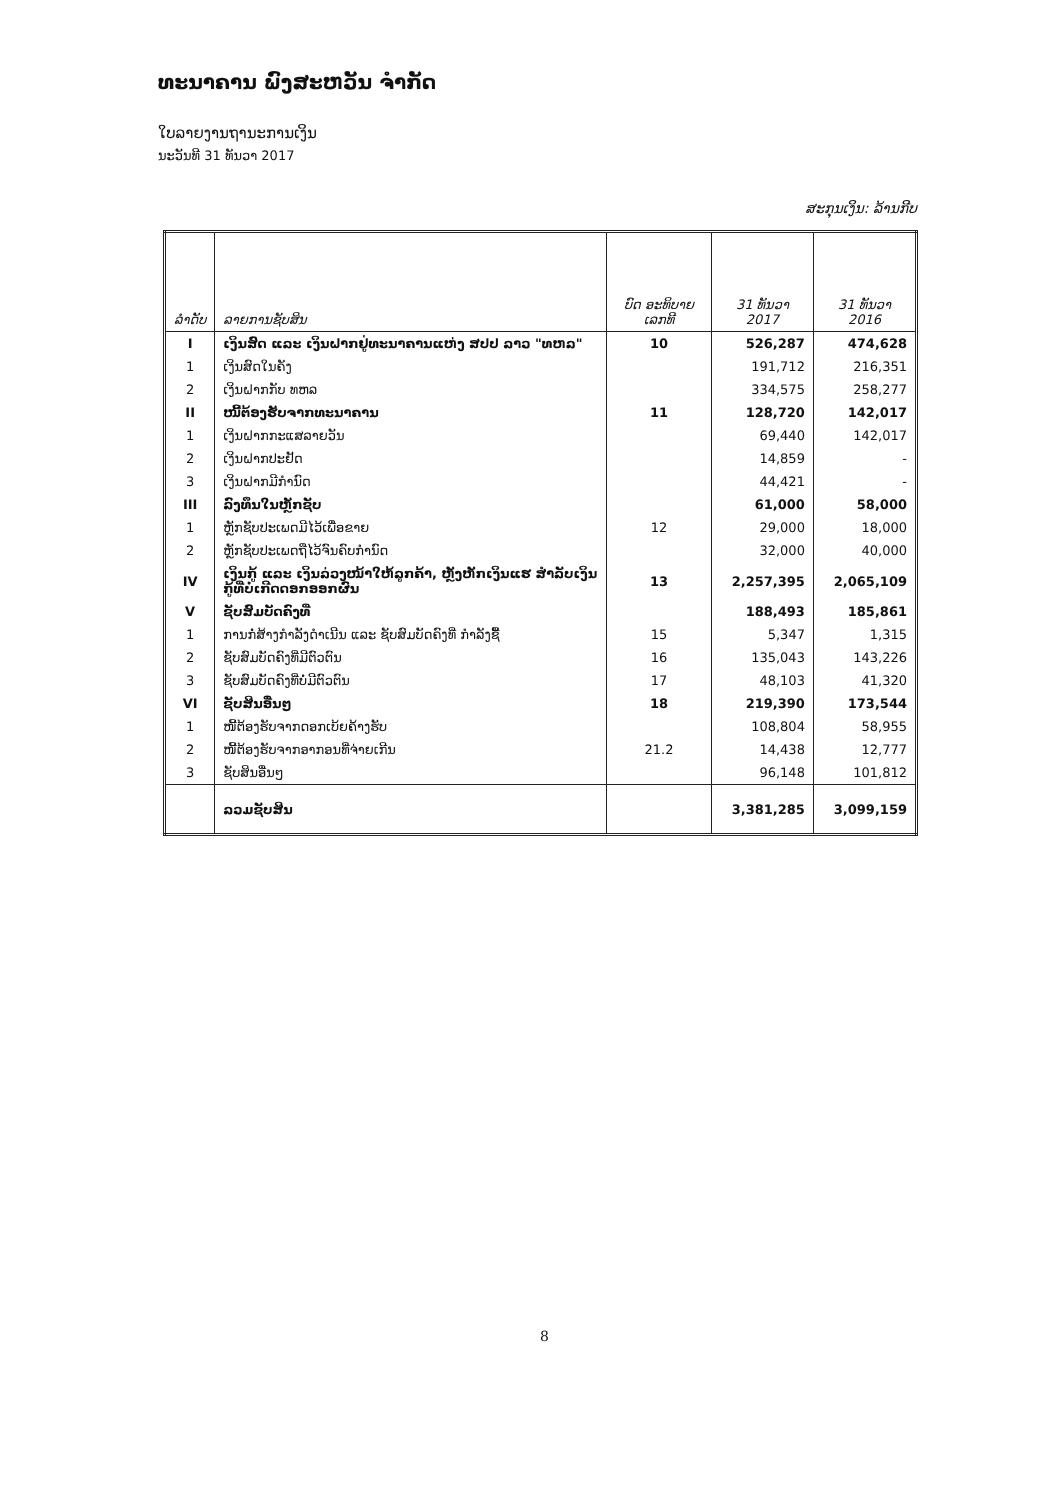ທະນາຄານ ພົງສະຫວັນ ຈຳກັດ
ໃບລາຍງານຖານະການເງິນ
ນະວັນທີ 31 ທັນວາ 2017
ສະກຸນເງິນ: ລ້ານກີບ
| ລຳດັບ | ລາຍການຊັບສິນ | ບົດ ອະທິບາຍ ເລກທີ | 31 ທັນວາ 2017 | 31 ທັນວາ 2016 |
| --- | --- | --- | --- | --- |
| I | ເງິນສົດ ແລະ ເງິນຝາກຢູ່ທະນາຄານແຫ່ງ ສປປ ລາວ "ທຫລ" | 10 | 526,287 | 474,628 |
| 1 | ເງິນສົດໃນຄັງ | | 191,712 | 216,351 |
| 2 | ເງິນຝາກກັບ ທຫລ | | 334,575 | 258,277 |
| II | ໜີ້ຕ້ອງຮັບຈາກທະນາຄານ | 11 | 128,720 | 142,017 |
| 1 | ເງິນຝາກກະແສລາຍວັນ | | 69,440 | 142,017 |
| 2 | ເງິນຝາກປະຢັດ | | 14,859 | - |
| 3 | ເງິນຝາກມີກຳນົດ | | 44,421 | - |
| III | ລົງທຶນໃນຫຼັກຊັບ | | 61,000 | 58,000 |
| 1 | ຫຼັກຊັບປະເພດມີໄວ້ເພື່ອຂາຍ | 12 | 29,000 | 18,000 |
| 2 | ຫຼັກຊັບປະເພດຖືໄວ້ຈົນຄົບກຳນົດ | | 32,000 | 40,000 |
| IV | ເງິນກູ້ ແລະ ເງິນລ່ວງໜ້າໃຫ້ລູກຄ້າ, ຫຼັງຫັກເງິນແຮ ສຳລັບເງິນກູ້ທີ່ບໍ່ເກີດດອກອອກຜົນ | 13 | 2,257,395 | 2,065,109 |
| V | ຊັບສົມບັດຄົງທີ່ | | 188,493 | 185,861 |
| 1 | ການກໍ່ສ້າງກຳລັງດຳເນີນ ແລະ ຊັບສົມບັດຄົງທີ່ ກຳລັງຊື້ | 15 | 5,347 | 1,315 |
| 2 | ຊັບສົມບັດຄົງທີ່ມີຕົວຕົນ | 16 | 135,043 | 143,226 |
| 3 | ຊັບສົມບັດຄົງທີ່ບໍ່ມີຕົວຕົນ | 17 | 48,103 | 41,320 |
| VI | ຊັບສິນອື່ນໆ | 18 | 219,390 | 173,544 |
| 1 | ໜີ້ຕ້ອງຮັບຈາກດອກເບ້ຍຄ້າງຮັບ | | 108,804 | 58,955 |
| 2 | ໜີ້ຕ້ອງຮັບຈາກອາກອນທີ່ຈ່າຍເກີນ | 21.2 | 14,438 | 12,777 |
| 3 | ຊັບສິນອື່ນໆ | | 96,148 | 101,812 |
| | ລວມຊັບສິນ | | 3,381,285 | 3,099,159 |
8